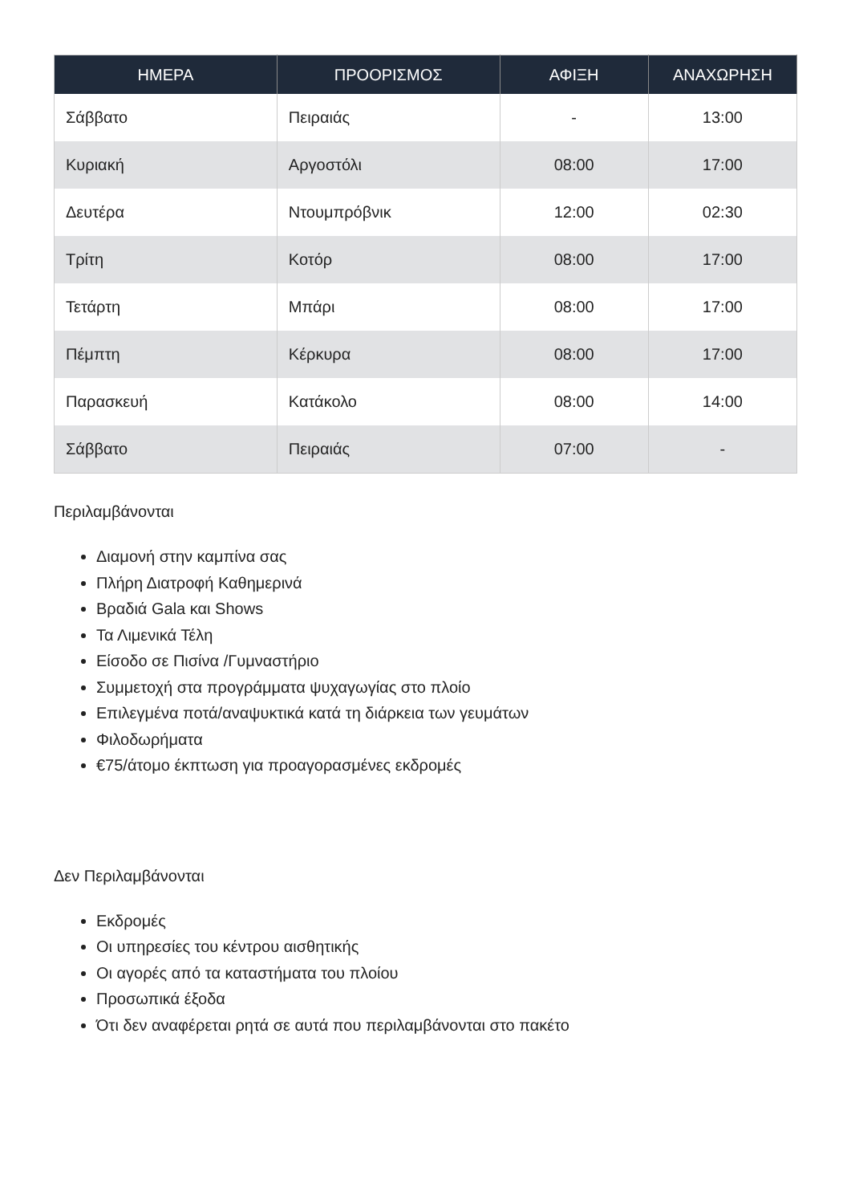| ΗΜΕΡΑ | ΠΡΟΟΡΙΣΜΟΣ | ΑΦΙΞΗ | ΑΝΑΧΩΡΗΣΗ |
| --- | --- | --- | --- |
| Σάββατο | Πειραιάς | - | 13:00 |
| Κυριακή | Αργοστόλι | 08:00 | 17:00 |
| Δευτέρα | Ντουμπρόβνικ | 12:00 | 02:30 |
| Τρίτη | Κοτόρ | 08:00 | 17:00 |
| Τετάρτη | Μπάρι | 08:00 | 17:00 |
| Πέμπτη | Κέρκυρα | 08:00 | 17:00 |
| Παρασκευή | Κατάκολο | 08:00 | 14:00 |
| Σάββατο | Πειραιάς | 07:00 | - |
Περιλαμβάνονται
Διαμονή στην καμπίνα σας
Πλήρη Διατροφή Καθημερινά
Βραδιά Gala και Shows
Τα Λιμενικά Τέλη
Είσοδο σε Πισίνα /Γυμναστήριο
Συμμετοχή στα προγράμματα ψυχαγωγίας στο πλοίο
Επιλεγμένα ποτά/αναψυκτικά κατά τη διάρκεια των γευμάτων
Φιλοδωρήματα
€75/άτομο έκπτωση για προαγορασμένες εκδρομές
Δεν Περιλαμβάνονται
Εκδρομές
Οι υπηρεσίες του κέντρου αισθητικής
Οι αγορές από τα καταστήματα του πλοίου
Προσωπικά έξοδα
Ότι δεν αναφέρεται ρητά σε αυτά που περιλαμβάνονται στο πακέτο